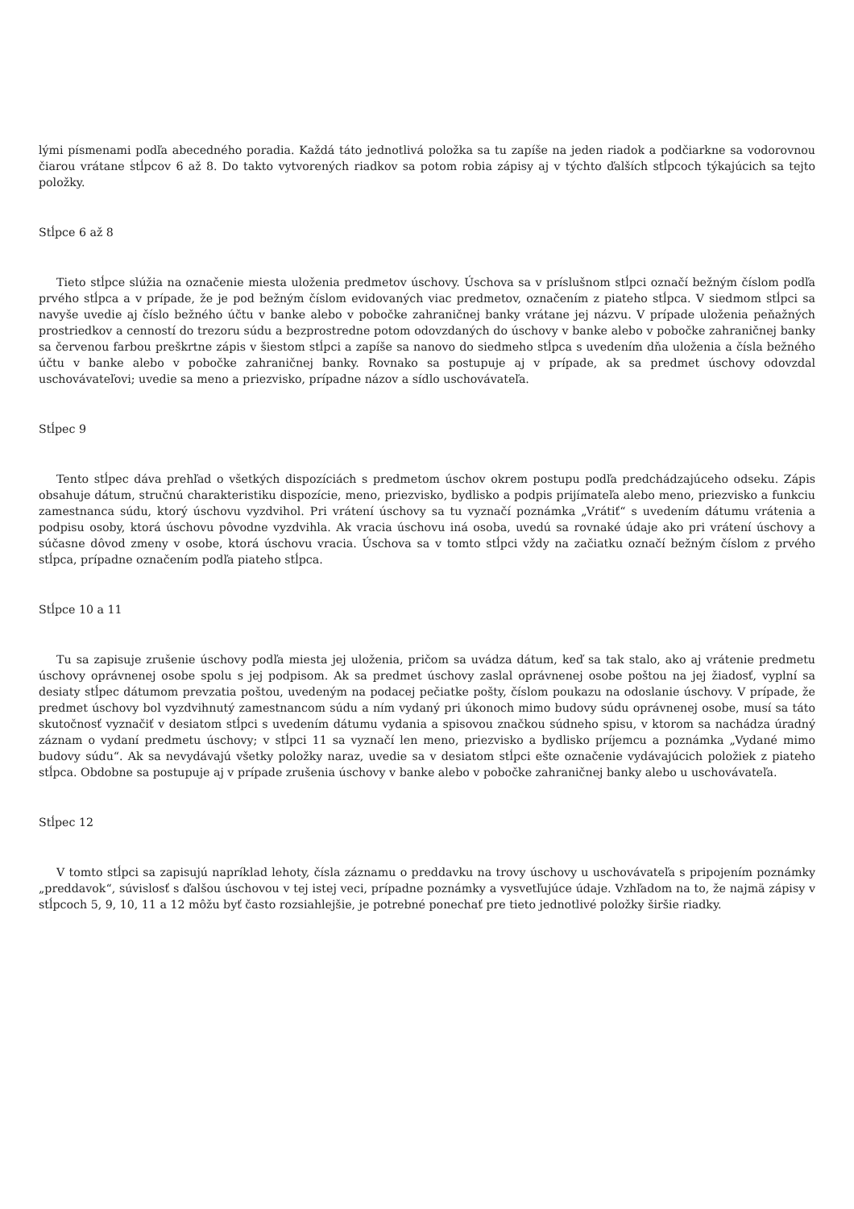lými písmenami podľa abecedného poradia. Každá táto jednotlivá položka sa tu zapíše na jeden riadok a podčiarkne sa vodorovnou čiarou vrátane stĺpcov 6 až 8. Do takto vytvorených riadkov sa potom robia zápisy aj v týchto ďalších stĺpcoch týkajúcich sa tejto položky.
Stĺpce 6 až 8
Tieto stĺpce slúžia na označenie miesta uloženia predmetov úschovy. Úschova sa v príslušnom stĺpci označí bežným číslom podľa prvého stĺpca a v prípade, že je pod bežným číslom evidovaných viac predmetov, označením z piateho stĺpca. V siedmom stĺpci sa navyše uvedie aj číslo bežného účtu v banke alebo v pobočke zahraničnej banky vrátane jej názvu. V prípade uloženia peňažných prostriedkov a cenností do trezoru súdu a bezprostredne potom odovzdaných do úschovy v banke alebo v pobočke zahraničnej banky sa červenou farbou preškrtne zápis v šiestom stĺpci a zapíše sa nanovo do siedmeho stĺpca s uvedením dňa uloženia a čísla bežného účtu v banke alebo v pobočke zahraničnej banky. Rovnako sa postupuje aj v prípade, ak sa predmet úschovy odovzdal uschovávateľovi; uvedie sa meno a priezvisko, prípadne názov a sídlo uschovávateľa.
Stĺpec 9
Tento stĺpec dáva prehľad o všetkých dispozíciách s predmetom úschov okrem postupu podľa predchádzajúceho odseku. Zápis obsahuje dátum, stručnú charakteristiku dispozície, meno, priezvisko, bydlisko a podpis prijímateľa alebo meno, priezvisko a funkciu zamestnanca súdu, ktorý úschovu vyzdvihol. Pri vrátení úschovy sa tu vyznačí poznámka „Vrátiť“ s uvedením dátumu vrátenia a podpisu osoby, ktorá úschovu pôvodne vyzdvihla. Ak vracia úschovu iná osoba, uvedú sa rovnaké údaje ako pri vrátení úschovy a súčasne dôvod zmeny v osobe, ktorá úschovu vracia. Úschova sa v tomto stĺpci vždy na začiatku označí bežným číslom z prvého stĺpca, prípadne označením podľa piateho stĺpca.
Stĺpce 10 a 11
Tu sa zapisuje zrušenie úschovy podľa miesta jej uloženia, pričom sa uvádza dátum, keď sa tak stalo, ako aj vrátenie predmetu úschovy oprávnenej osobe spolu s jej podpisom. Ak sa predmet úschovy zaslal oprávnenej osobe poštou na jej žiadosť, vyplní sa desiaty stĺpec dátumom prevzatia poštou, uvedeným na podacej pečiatke pošty, číslom poukazu na odoslanie úschovy. V prípade, že predmet úschovy bol vyzdvihnutý zamestnancom súdu a ním vydaný pri úkonoch mimo budovy súdu oprávnenej osobe, musí sa táto skutočnosť vyznačiť v desiatom stĺpci s uvedením dátumu vydania a spisovou značkou súdneho spisu, v ktorom sa nachádza úradný záznam o vydaní predmetu úschovy; v stĺpci 11 sa vyznačí len meno, priezvisko a bydlisko príjemcu a poznámka „Vydané mimo budovy súdu“. Ak sa nevydávajú všetky položky naraz, uvedie sa v desiatom stĺpci ešte označenie vydávajúcich položiek z piateho stĺpca. Obdobne sa postupuje aj v prípade zrušenia úschovy v banke alebo v pobočke zahraničnej banky alebo u uschovávateľa.
Stĺpec 12
V tomto stĺpci sa zapisujú napríklad lehoty, čísla záznamu o preddavku na trovy úschovy u uschovávateľa s pripojením poznámky „preddavok“, súvislosť s ďalšou úschovou v tej istej veci, prípadne poznámky a vysvetľujúce údaje. Vzhľadom na to, že najmä zápisy v stĺpcoch 5, 9, 10, 11 a 12 môžu byť často rozsiahlejšie, je potrebné ponechať pre tieto jednotlivé položky širšie riadky.